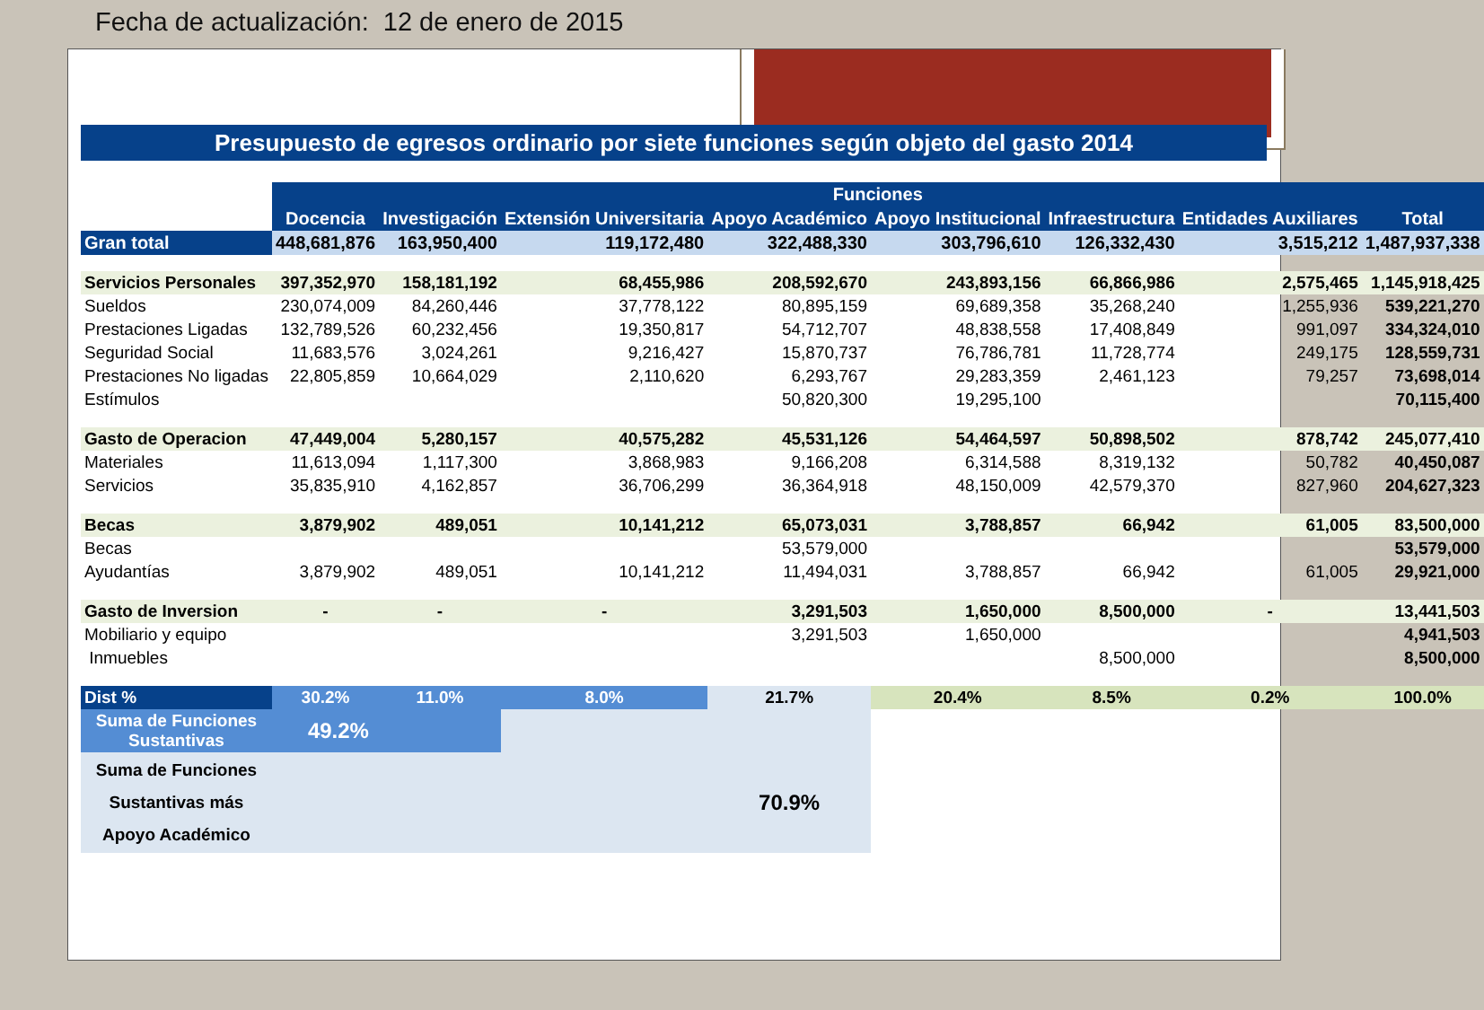Fecha de actualización: 12 de enero de 2015
Presupuesto de egresos ordinario por siete funciones según objeto del gasto 2014
| | Funciones | | | | | | | |
| --- | --- | --- | --- | --- | --- | --- | --- | --- |
| | Docencia | Investigación | Extensión Universitaria | Apoyo Académico | Apoyo Institucional | Infraestructura | Entidades Auxiliares | Total |
| Gran total | 448,681,876 | 163,950,400 | 119,172,480 | 322,488,330 | 303,796,610 | 126,332,430 | 3,515,212 | 1,487,937,338 |
| Servicios Personales | 397,352,970 | 158,181,192 | 68,455,986 | 208,592,670 | 243,893,156 | 66,866,986 | 2,575,465 | 1,145,918,425 |
| Sueldos | 230,074,009 | 84,260,446 | 37,778,122 | 80,895,159 | 69,689,358 | 35,268,240 | 1,255,936 | 539,221,270 |
| Prestaciones Ligadas | 132,789,526 | 60,232,456 | 19,350,817 | 54,712,707 | 48,838,558 | 17,408,849 | 991,097 | 334,324,010 |
| Seguridad Social | 11,683,576 | 3,024,261 | 9,216,427 | 15,870,737 | 76,786,781 | 11,728,774 | 249,175 | 128,559,731 |
| Prestaciones No ligadas | 22,805,859 | 10,664,029 | 2,110,620 | 6,293,767 | 29,283,359 | 2,461,123 | 79,257 | 73,698,014 |
| Estímulos | | | | 50,820,300 | 19,295,100 | | | 70,115,400 |
| Gasto de Operacion | 47,449,004 | 5,280,157 | 40,575,282 | 45,531,126 | 54,464,597 | 50,898,502 | 878,742 | 245,077,410 |
| Materiales | 11,613,094 | 1,117,300 | 3,868,983 | 9,166,208 | 6,314,588 | 8,319,132 | 50,782 | 40,450,087 |
| Servicios | 35,835,910 | 4,162,857 | 36,706,299 | 36,364,918 | 48,150,009 | 42,579,370 | 827,960 | 204,627,323 |
| Becas | 3,879,902 | 489,051 | 10,141,212 | 65,073,031 | 3,788,857 | 66,942 | 61,005 | 83,500,000 |
| Becas | | | | 53,579,000 | | | | 53,579,000 |
| Ayudantías | 3,879,902 | 489,051 | 10,141,212 | 11,494,031 | 3,788,857 | 66,942 | 61,005 | 29,921,000 |
| Gasto de Inversion | - | - | - | 3,291,503 | 1,650,000 | 8,500,000 | - | 13,441,503 |
| Mobiliario y equipo | | | | 3,291,503 | 1,650,000 | | | 4,941,503 |
| Inmuebles | | | | | | 8,500,000 | | 8,500,000 |
| Dist % | 30.2% | 11.0% | 8.0% | 21.7% | 20.4% | 8.5% | 0.2% | 100.0% |
| Suma de Funciones Sustantivas | 49.2% | | | | | | | |
| Suma de Funciones Sustantivas más Apoyo Académico | | | | 70.9% | | | | |